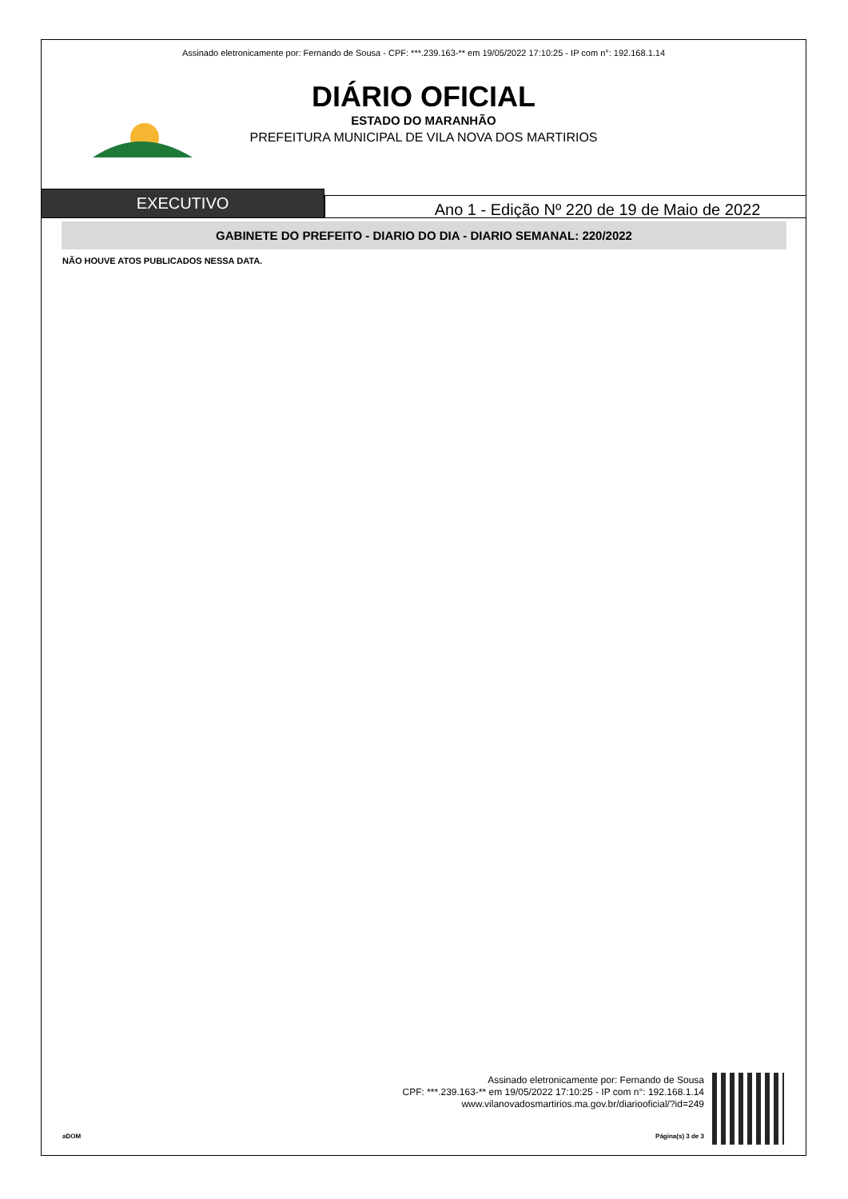Assinado eletronicamente por: Fernando de Sousa - CPF: ***.239.163-** em 19/05/2022 17:10:25 - IP com n°: 192.168.1.14
DIÁRIO OFICIAL
ESTADO DO MARANHÃO
PREFEITURA MUNICIPAL DE VILA NOVA DOS MARTIRIOS
EXECUTIVO
Ano 1 - Edição Nº 220 de 19 de Maio de 2022
GABINETE DO PREFEITO - DIARIO DO DIA - DIARIO SEMANAL: 220/2022
NÃO HOUVE ATOS PUBLICADOS NESSA DATA.
Assinado eletronicamente por: Fernando de Sousa
CPF: ***.239.163-** em 19/05/2022 17:10:25 - IP com n°: 192.168.1.14
www.vilanovadosmartirios.ma.gov.br/diariooficial/?id=249
aDOM Página(s) 3 de 3